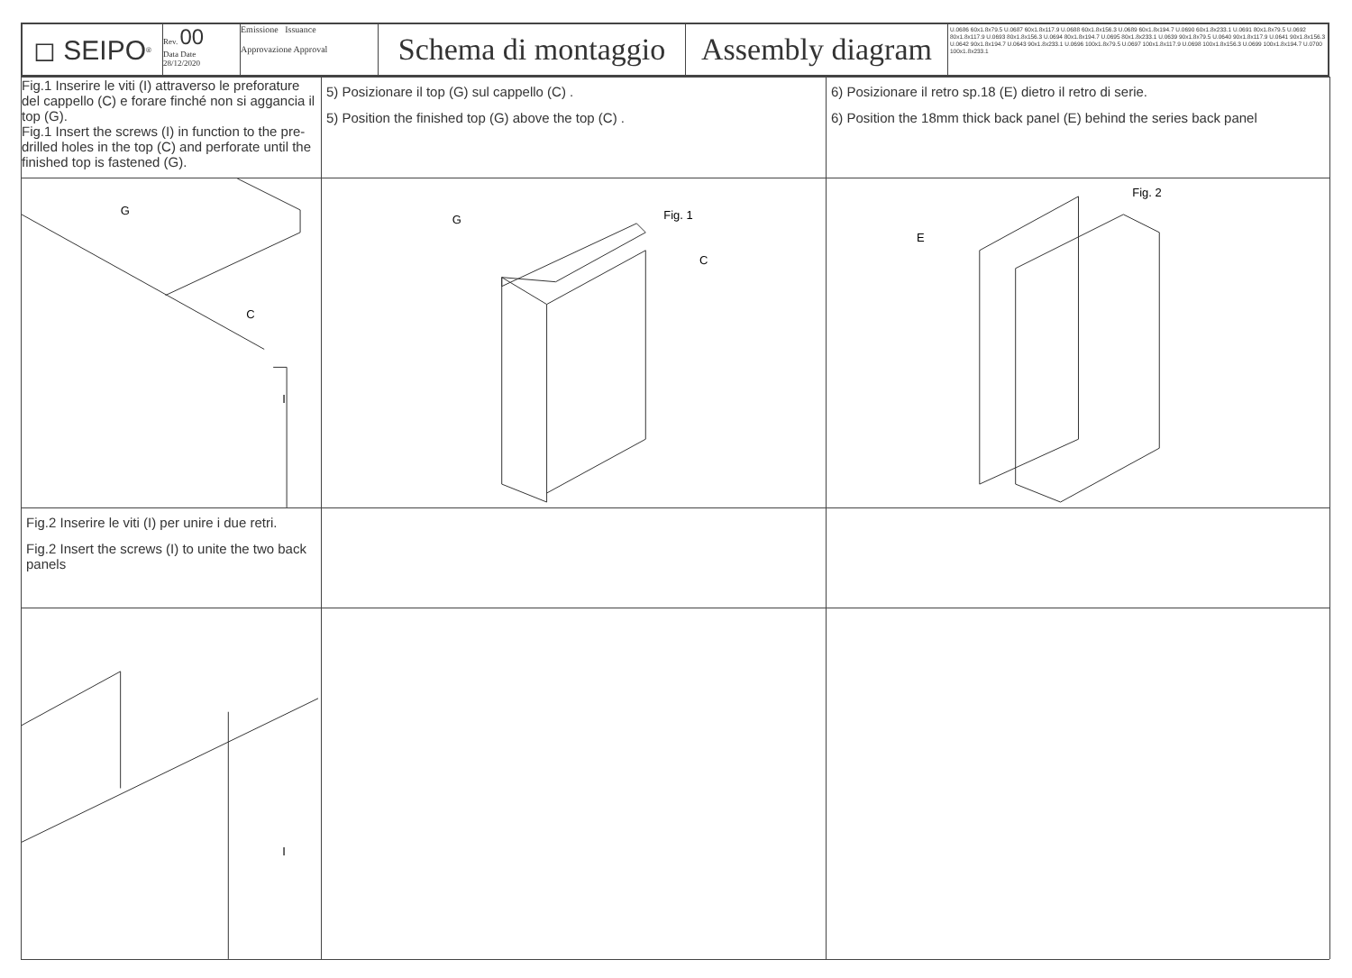◻ SEIPO<sup>®</sup> Rev. 00
Data Date
28/12/2020
Emissione Issuance
Approvazione Approval
Schema di montaggio
Assembly diagram
U.0686 60x1.8x79.5 U.0687 60x1.8x117.9 U.0688 60x1.8x156.3 U.0689 60x1.8x194.7 U.0690 60x1.8x233.1 U.0691 80x1.8x79.5 U.0692 80x1.8x117.9 U.0693 80x1.8x156.3 U.0694 80x1.8x194.7 U.0695 80x1.8x233.1 U.0639 90x1.8x79.5 U.0640 90x1.8x117.9 U.0641 90x1.8x156.3 U.0642 90x1.8x194.7 U.0643 90x1.8x233.1 U.0696 100x1.8x79.5 U.0697 100x1.8x117.9 U.0698 100x1.8x156.3 U.0699 100x1.8x194.7 U.0700 100x1.8x233.1
Fig.1 Inserire le viti (I) attraverso le preforature del cappello (C) e forare finché non si aggancia il top (G).
Fig.1 Insert the screws (I) in function to the pre-drilled holes in the top (C) and perforate until the finished top is fastened (G).
5) Posizionare il top (G) sul cappello (C) .
5) Position the finished top (G) above the top (C) .
6) Posizionare il retro sp.18 (E) dietro il retro di serie.
6) Position the 18mm thick back panel (E) behind the series back panel
G
C
I
G
Fig. 1
C
E
Fig. 2
Fig.2 Inserire le viti (I) per unire i due retri.
Fig.2 Insert the screws (I) to unite the two back panels
I